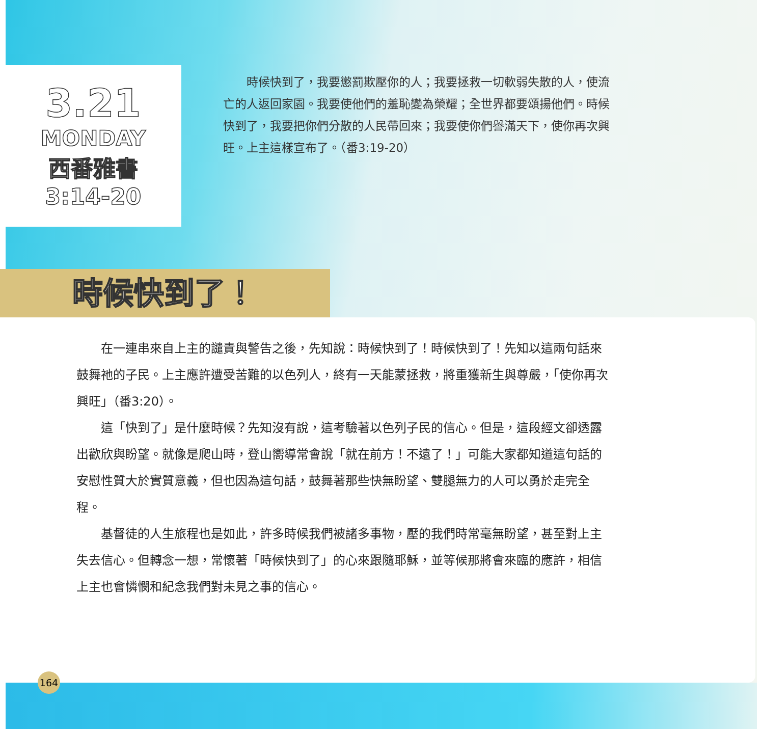3.21
MONDAY
西番雅書
3:14-20
時候快到了，我要懲罰欺壓你的人；我要拯救一切軟弱失散的人，使流亡的人返回家園。我要使他們的羞恥變為榮耀；全世界都要頌揚他們。時候快到了，我要把你們分散的人民帶回來；我要使你們譽滿天下，使你再次興旺。上主這樣宣布了。（番3:19-20）
時候快到了！
在一連串來自上主的譴責與警告之後，先知說：時候快到了！時候快到了！先知以這兩句話來鼓舞祂的子民。上主應許遭受苦難的以色列人，終有一天能蒙拯救，將重獲新生與尊嚴，「使你再次興旺」（番3:20）。
這「快到了」是什麼時候？先知沒有說，這考驗著以色列子民的信心。但是，這段經文卻透露出歡欣與盼望。就像是爬山時，登山嚮導常會說「就在前方！不遠了！」可能大家都知道這句話的安慰性質大於實質意義，但也因為這句話，鼓舞著那些快無盼望、雙腿無力的人可以勇於走完全程。
基督徒的人生旅程也是如此，許多時候我們被諸多事物，壓的我們時常毫無盼望，甚至對上主失去信心。但轉念一想，常懷著「時候快到了」的心來跟隨耶穌，並等候那將會來臨的應許，相信上主也會憐憫和紀念我們對未見之事的信心。
164